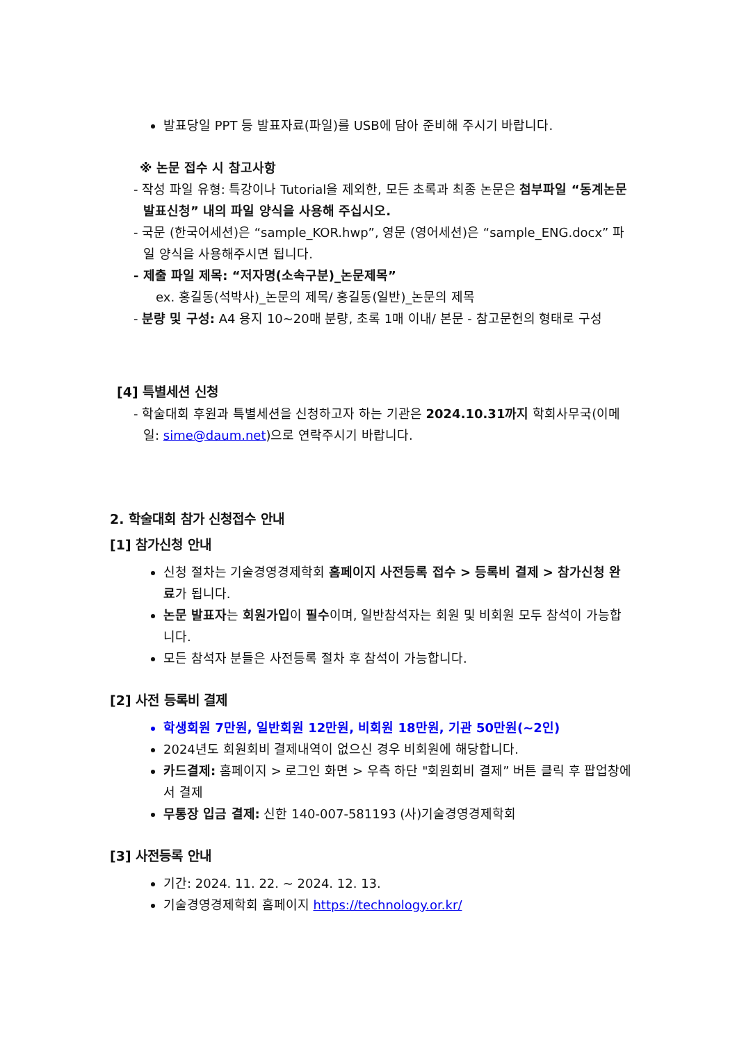발표당일 PPT 등 발표자료(파일)를 USB에 담아 준비해 주시기 바랍니다.
※ 논문 접수 시 참고사항
- 작성 파일 유형: 특강이나 Tutorial을 제외한, 모든 초록과 최종 논문은 첨부파일 “동계논문발표신청” 내의 파일 양식을 사용해 주십시오.
- 국문 (한국어세션)은 “sample_KOR.hwp”, 영문 (영어세션)은 “sample_ENG.docx” 파일 양식을 사용해주시면 됩니다.
- 제출 파일 제목: “저자명(소속구분)_논문제목”
ex. 홍길동(석박사)_논문의 제목/ 홍길동(일반)_논문의 제목
- 분량 및 구성: A4 용지 10~20매 분량, 초록 1매 이내/ 본문 - 참고문헌의 형태로 구성
[4] 특별세션 신청
- 학술대회 후원과 특별세션을 신청하고자 하는 기관은 2024.10.31까지 학회사무국(이메일: sime@daum.net)으로 연락주시기 바랍니다.
2. 학술대회 참가 신청접수 안내
[1] 참가신청 안내
신청 절차는 기술경영경제학회 홈페이지 사전등록 접수 > 등록비 결제 > 참가신청 완료가 됩니다.
논문 발표자는 회원가입이 필수이며, 일반참석자는 회원 및 비회원 모두 참석이 가능합니다.
모든 참석자 분들은 사전등록 절차 후 참석이 가능합니다.
[2] 사전 등록비 결제
학생회원 7만원, 일반회원 12만원, 비회원 18만원, 기관 50만원(~2인)
2024년도 회원회비 결제내역이 없으신 경우 비회원에 해당합니다.
카드결제: 홈페이지 > 로그인 화면 > 우측 하단 "회원회비 결제” 버튼 클릭 후 팝업창에서 결제
무통장 입금 결제: 신한 140-007-581193 (사)기술경영경제학회
[3] 사전등록 안내
기간: 2024. 11. 22. ~ 2024. 12. 13.
기술경영경제학회 홈페이지 https://technology.or.kr/